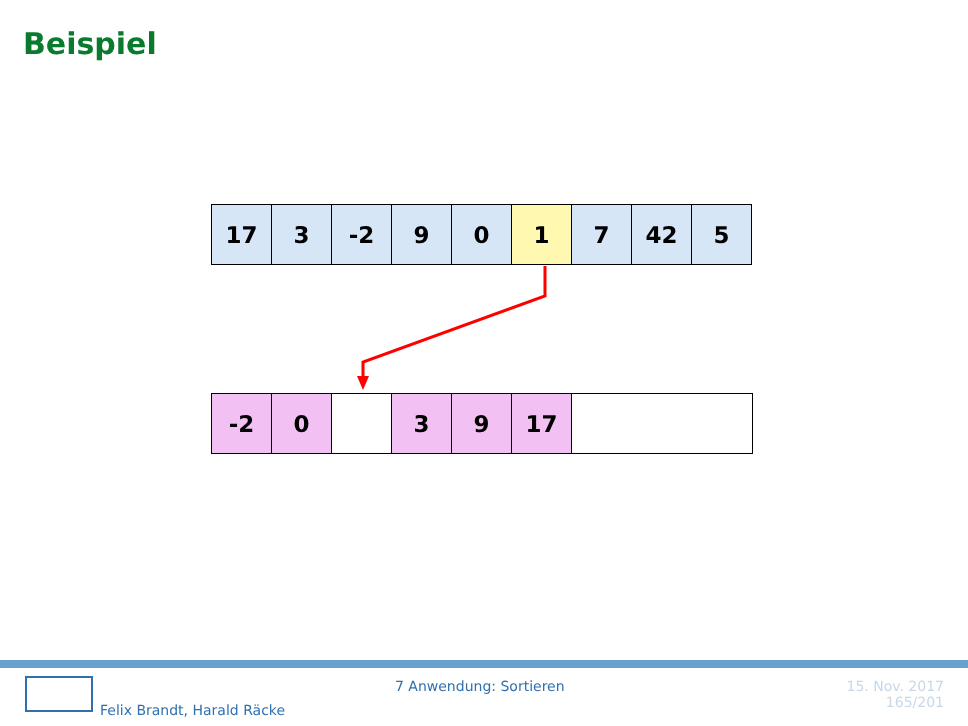Beispiel
| 17 | 3 | -2 | 9 | 0 | 1 | 7 | 42 | 5 |
| -2 | 0 | | 3 | 9 | 17 | |
Felix Brandt, Harald Räcke
7 Anwendung: Sortieren
15. Nov. 2017
165/201